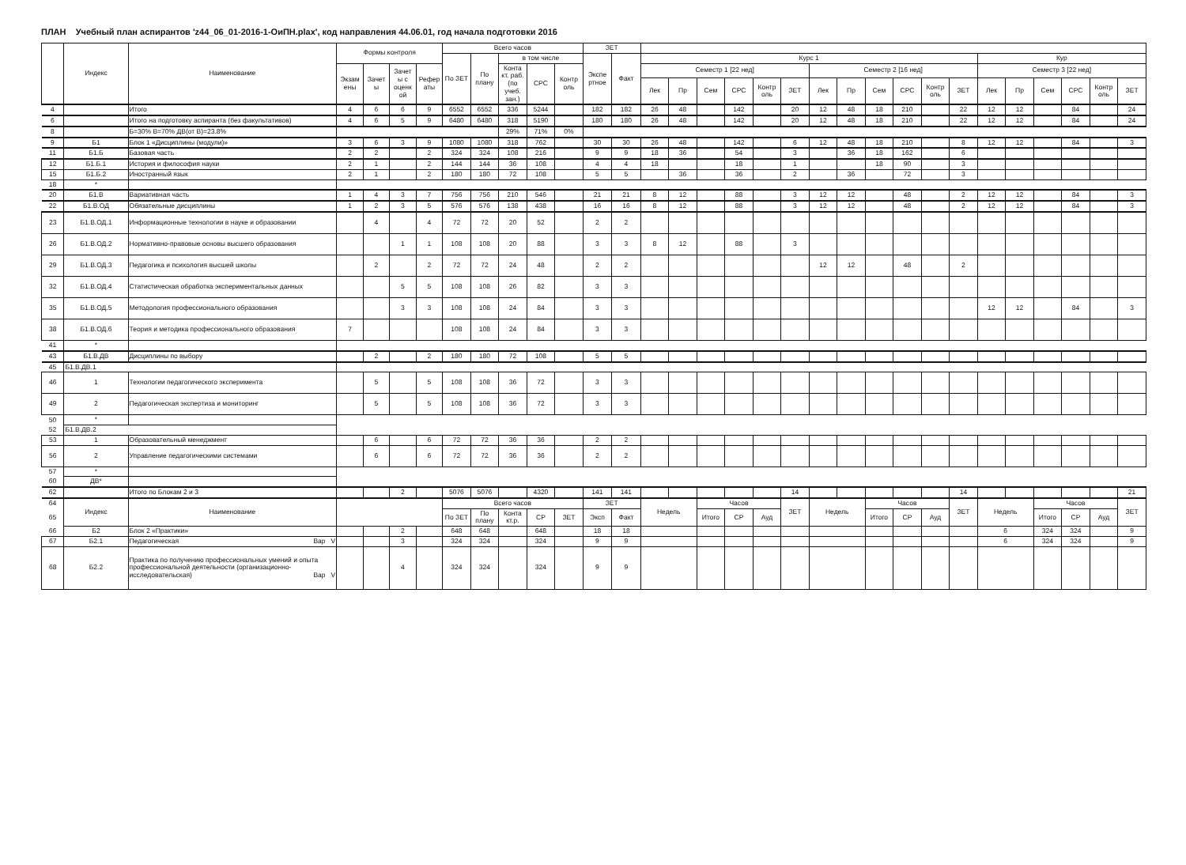ПЛАН Учебный план аспирантов 'z44_06_01-2016-1-ОиПН.plax', код направления 44.06.01, год начала подготовки 2016
| | Индекс | Наименование | Формы контроля | | | | Всего часов | | | | | ЗЕТ | | | | | | | | | | | | | | | | | | | |
| --- | --- | --- | --- | --- | --- | --- | --- | --- | --- | --- | --- | --- | --- | --- | --- | --- | --- | --- | --- | --- | --- | --- | --- | --- | --- | --- | --- | --- | --- | --- | --- |
| | | | | | | | По ЗЕТ | По плану | в том числе | | | Экспе ртное | Факт | Курс 1 | | | | | | | | | | | | Кур | | | | | |
| | | | Экзам ены | Зачет ы | Зачет ы с оценк ой | Рефер аты | | | Конта кт. раб. (по учеб. зан.) | СРС | Контр оль | | | Семестр 1 [22 нед] | | | | | | Семестр 2 [16 нед] | | | | | | Семестр 3 [22 нед] | | | | | |
| | | | | | | | | | | | | | | Лек | Пр | Сем | СРС | Контр оль | ЗЕТ | Лек | Пр | Сем | СРС | Контр оль | ЗЕТ | Лек | Пр | Сем | СРС | Контр оль | ЗЕТ |
| 4 | | Итого | 4 | 6 | 6 | 9 | 6552 | 6552 | 336 | 5244 | | 182 | 182 | 26 | 48 | | 142 | | 20 | 12 | 48 | 18 | 210 | | 22 | 12 | 12 | | 84 | | 24 |
| 6 | | Итого на подготовку аспиранта (без факультативов) | 4 | 6 | 5 | 9 | 6480 | 6480 | 318 | 5190 | | 180 | 180 | 26 | 48 | | 142 | | 20 | 12 | 48 | 18 | 210 | | 22 | 12 | 12 | | 84 | | 24 |
| 8 | | Б=30% В=70% ДВ(от В)=23.8% | | | | | | | 29% | 71% | 0% | | | | | | | | | | | | | | | | | | | | |
| 9 | Б1 | Блок 1 «Дисциплины (модули)» | 3 | 6 | 3 | 9 | 1080 | 1080 | 318 | 762 | | 30 | 30 | 26 | 48 | | 142 | | 6 | 12 | 48 | 18 | 210 | | 8 | 12 | 12 | | 84 | | 3 |
| 11 | Б1.Б | Базовая часть | 2 | 2 | | 2 | 324 | 324 | 108 | 216 | | 9 | 9 | 18 | 36 | | 54 | | 3 | | 36 | 18 | 162 | | 6 | | | | | | |
| 12 | Б1.Б.1 | История и философия науки | 2 | 1 | | 2 | 144 | 144 | 36 | 108 | | 4 | 4 | 18 | | | 18 | | 1 | | | 18 | 90 | | 3 | | | | | | |
| 15 | Б1.Б.2 | Иностранный язык | 2 | 1 | | 2 | 180 | 180 | 72 | 108 | | 5 | 5 | | 36 | | 36 | | 2 | | 36 | | 72 | | 3 | | | | | | |
| 18 | * | | | | | | | | | | | | | | | | | | | | | | | | | | | | | | |
| 20 | Б1.В | Вариативная часть | 1 | 4 | 3 | 7 | 756 | 756 | 210 | 546 | | 21 | 21 | 8 | 12 | | 88 | | 3 | 12 | 12 | | 48 | | 2 | 12 | 12 | | 84 | | 3 |
| 22 | Б1.В.ОД | Обязательные дисциплины | 1 | 2 | 3 | 5 | 576 | 576 | 138 | 438 | | 16 | 16 | 8 | 12 | | 88 | | 3 | 12 | 12 | | 48 | | 2 | 12 | 12 | | 84 | | 3 |
| 23 | Б1.В.ОД.1 | Информационные технологии в науке и образовании | | 4 | | 4 | 72 | 72 | 20 | 52 | | 2 | 2 | | | | | | | | | | | | | | | | | | |
| 26 | Б1.В.ОД.2 | Нормативно-правовые основы высшего образования | | | 1 | 1 | 108 | 108 | 20 | 88 | | 3 | 3 | 8 | 12 | | 88 | | 3 | | | | | | | | | | | | |
| 29 | Б1.В.ОД.3 | Педагогика и психология высшей школы | | 2 | | 2 | 72 | 72 | 24 | 48 | | 2 | 2 | | | | | | | 12 | 12 | | 48 | | 2 | | | | | | |
| 32 | Б1.В.ОД.4 | Статистическая обработка экспериментальных данных | | | 5 | 5 | 108 | 108 | 26 | 82 | | 3 | 3 | | | | | | | | | | | | | | | | | | |
| 35 | Б1.В.ОД.5 | Методология профессионального образования | | | 3 | 3 | 108 | 108 | 24 | 84 | | 3 | 3 | | | | | | | | | | | | | 12 | 12 | | 84 | | 3 |
| 38 | Б1.В.ОД.6 | Теория и методика профессионального образования | 7 | | | | 108 | 108 | 24 | 84 | | 3 | 3 | | | | | | | | | | | | | | | | | | |
| 41 | * | | | | | | | | | | | | | | | | | | | | | | | | | | | | | | |
| 43 | Б1.В.ДВ | Дисциплины по выбору | | 2 | | 2 | 180 | 180 | 72 | 108 | | 5 | 5 | | | | | | | | | | | | | | | | | | |
| 45 | Б1.В.ДВ.1 | | | | | | | | | | | | | | | | | | | | | | | | | | | | | | |
| 46 | 1 | Технологии педагогического эксперимента | | 5 | | 5 | 108 | 108 | 36 | 72 | | 3 | 3 | | | | | | | | | | | | | | | | | | |
| 49 | 2 | Педагогическая экспертиза и мониторинг | | 5 | | 5 | 108 | 108 | 36 | 72 | | 3 | 3 | | | | | | | | | | | | | | | | | | |
| 50 | * | | | | | | | | | | | | | | | | | | | | | | | | | | | | | | |
| 52 | Б1.В.ДВ.2 | | | | | | | | | | | | | | | | | | | | | | | | | | | | | | |
| 53 | 1 | Образовательный менеджмент | | 6 | | 6 | 72 | 72 | 36 | 36 | | 2 | 2 | | | | | | | | | | | | | | | | | | |
| 56 | 2 | Управление педагогическими системами | | 6 | | 6 | 72 | 72 | 36 | 36 | | 2 | 2 | | | | | | | | | | | | | | | | | | |
| 57 | * | | | | | | | | | | | | | | | | | | | | | | | | | | | | | | |
| 60 | ДВ* | | | | | | | | | | | | | | | | | | | | | | | | | | | | | | |
| 62 | | Итого по Блокам 2 и 3 | | | 2 | | 5076 | 5076 | | 4320 | | 141 | 141 | | | | | | 14 | | | | | | 14 | | | | | | 21 |
| 64 | Индекс | Наименование | | | | | Всего часов | | | | | ЗЕТ | | Недель | | Часов | | | ЗЕТ | Недель | | Часов | | | ЗЕТ | Недель | | Часов | | | ЗЕТ |
| 65 | | | | | | | По ЗЕТ | По плану | Конта кт.р. | СР | ЗЕТ | Эксп | Факт | | | Итого | СР | Ауд | | | | Итого | СР | Ауд | | | | Итого | СР | Ауд | |
| 66 | Б2 | Блок 2 «Практики» | | | 2 | | 648 | 648 | | 648 | | 18 | 18 | | | | | | | | | | | | | 6 | | 324 | 324 | | 9 |
| 67 | Б2.1 | Педагогическая Вар V | | | 3 | | 324 | 324 | | 324 | | 9 | 9 | | | | | | | | | | | | | 6 | | 324 | 324 | | 9 |
| 68 | Б2.2 | Практика по получению профессиональных умений и опыта профессиональной деятельности (организационно-исследовательская) Вар V | | | 4 | | 324 | 324 | | 324 | | 9 | 9 | | | | | | | | | | | | | | | | | | |